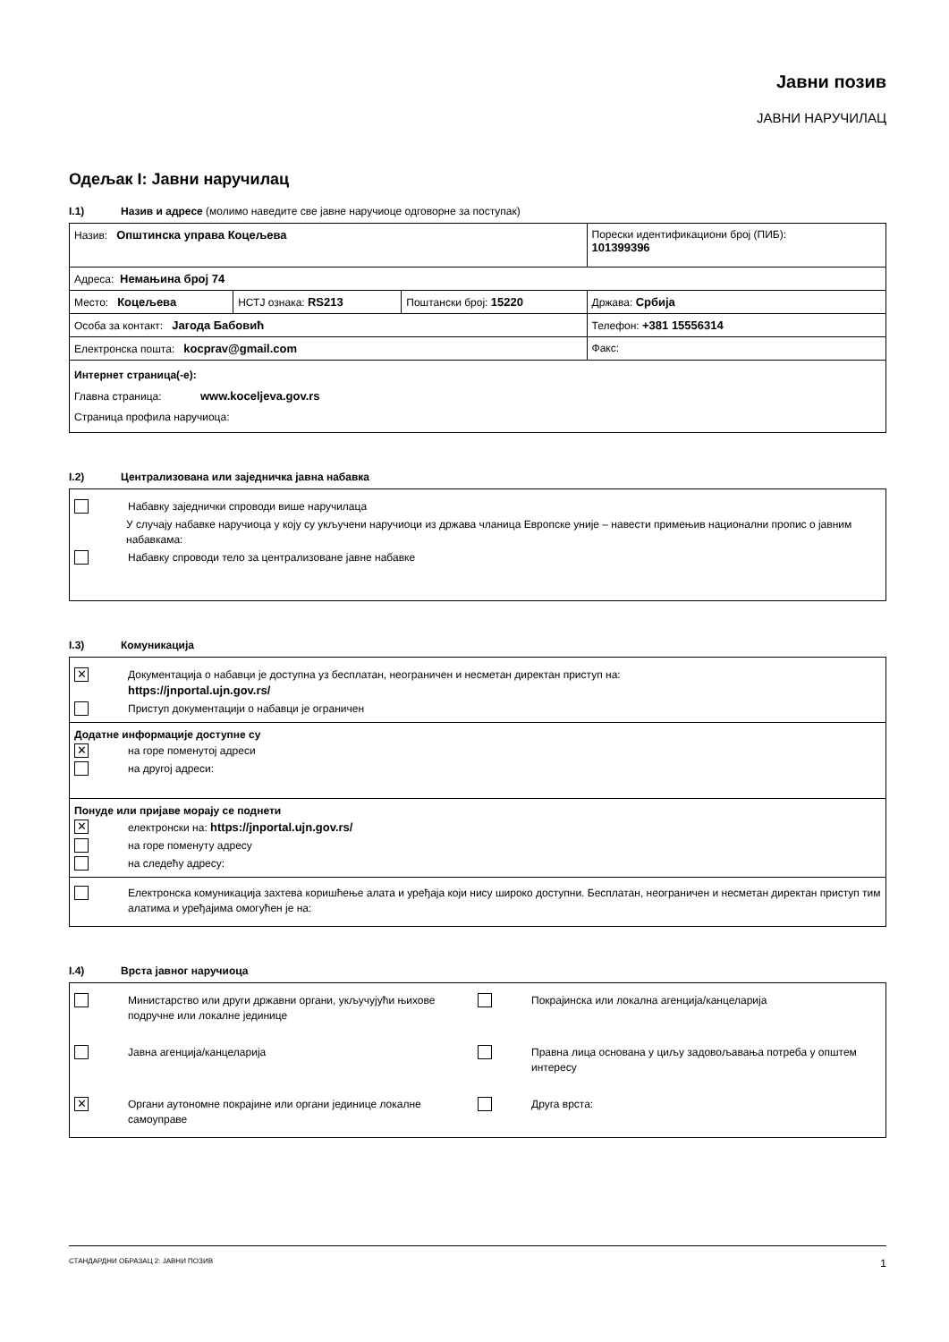Јавни позив
ЈАВНИ НАРУЧИЛАЦ
Одељак I: Јавни наручилац
I.1) Назив и адресе (молимо наведите све јавне наручиоце одговорне за поступак)
| Назив: Општинска управа Коцељева | | | Порески идентификациони број (ПИБ): 101399396 |
| Адреса: Немањина број 74 | | | |
| Место: Коцељева | НСТЈ ознака: RS213 | Поштански број: 15220 | Држава: Србија |
| Особа за контакт: Јагода Бабовић | | | Телефон: +381 15556314 |
| Електронска пошта: kocprav@gmail.com | | | Факс: |
| Интернет страница(-е): Главна страница: www.koceljeva.gov.rs Страница профила наручиоца: | | | |
I.2) Централизована или заједничка јавна набавка
Набавку заједнички спроводи више наручилаца
У случају набавке наручиоца у коју су укључени наручиоци из држава чланица Европске уније – навести примењив национални пропис о јавним набавкама:
Набавку спроводи тело за централизоване јавне набавке
I.3) Комуникација
✕ Документација о набавци је доступна уз бесплатан, неограничен и несметан директан приступ на:
https://jnportal.ujn.gov.rs/
Приступ документацији о набавци је ограничен
Додатне информације доступне су
✕ на горе поменутој адреси
на другој адреси:
Понуде или пријаве морају се поднети
✕ електронски на: https://jnportal.ujn.gov.rs/
на горе поменуту адресу
на следећу адресу:
Електронска комуникација захтева коришћење алата и уређаја који нису широко доступни. Бесплатан, неограничен и несметан директан приступ тим алатима и уређајима омогућен је на:
I.4) Врста јавног наручиоца
Министарство или други државни органи, укључујући њихове подручне или локалне јединице
Покрајинска или локална агенција/канцеларија
Јавна агенција/канцеларија
Правна лица основана у циљу задовољавања потреба у општем интересу
✕ Органи аутономне покрајине или органи јединице локалне самоуправе
Друга врста:
СТАНДАРДНИ ОБРАЗАЦ 2: ЈАВНИ ПОЗИВ 1